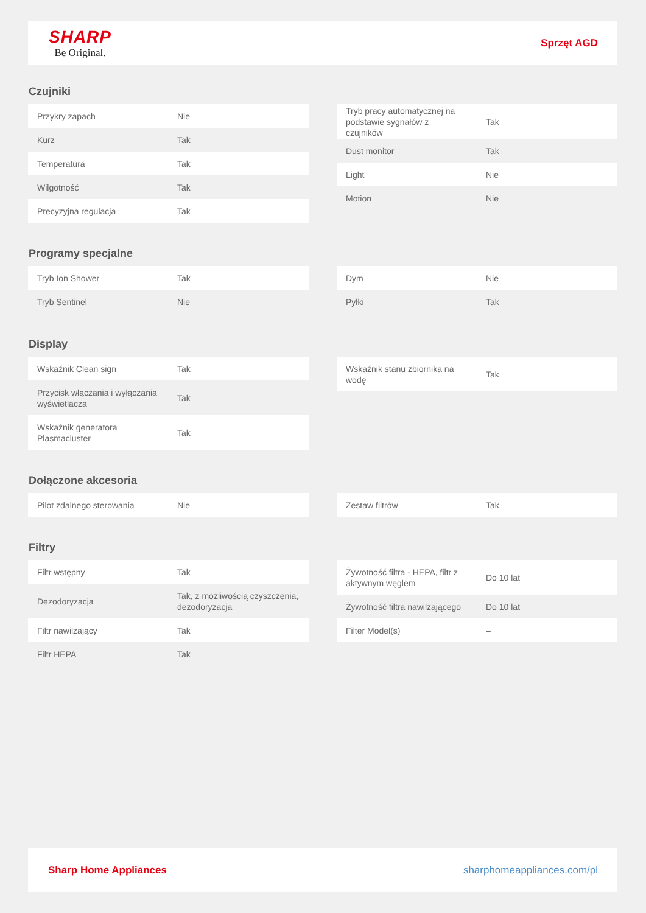SHARP
Be Original.
Sprzęt AGD
Czujniki
| Przykry zapach | Nie |
| Kurz | Tak |
| Temperatura | Tak |
| Wilgotność | Tak |
| Precyzyjna regulacja | Tak |
| Tryb pracy automatycznej na podstawie sygnałów z czujników | Tak |
| Dust monitor | Tak |
| Light | Nie |
| Motion | Nie |
Programy specjalne
| Tryb Ion Shower | Tak |
| Tryb Sentinel | Nie |
| Dym | Nie |
| Pyłki | Tak |
Display
| Wskaźnik Clean sign | Tak |
| Przycisk włączania i wyłączania wyświetlacza | Tak |
| Wskaźnik generatora Plasmacluster | Tak |
| Wskaźnik stanu zbiornika na wodę | Tak |
Dołączone akcesoria
| Pilot zdalnego sterowania | Nie |
| Zestaw filtrów | Tak |
Filtry
| Filtr wstępny | Tak |
| Dezodoryzacja | Tak, z możliwością czyszczenia, dezodoryzacja |
| Filtr nawilżający | Tak |
| Filtr HEPA | Tak |
| Żywotność filtra - HEPA, filtr z aktywnym węglem | Do 10 lat |
| Żywotność filtra nawilżającego | Do 10 lat |
| Filter Model(s) | – |
Sharp Home Appliances sharphomeappliances.com/pl